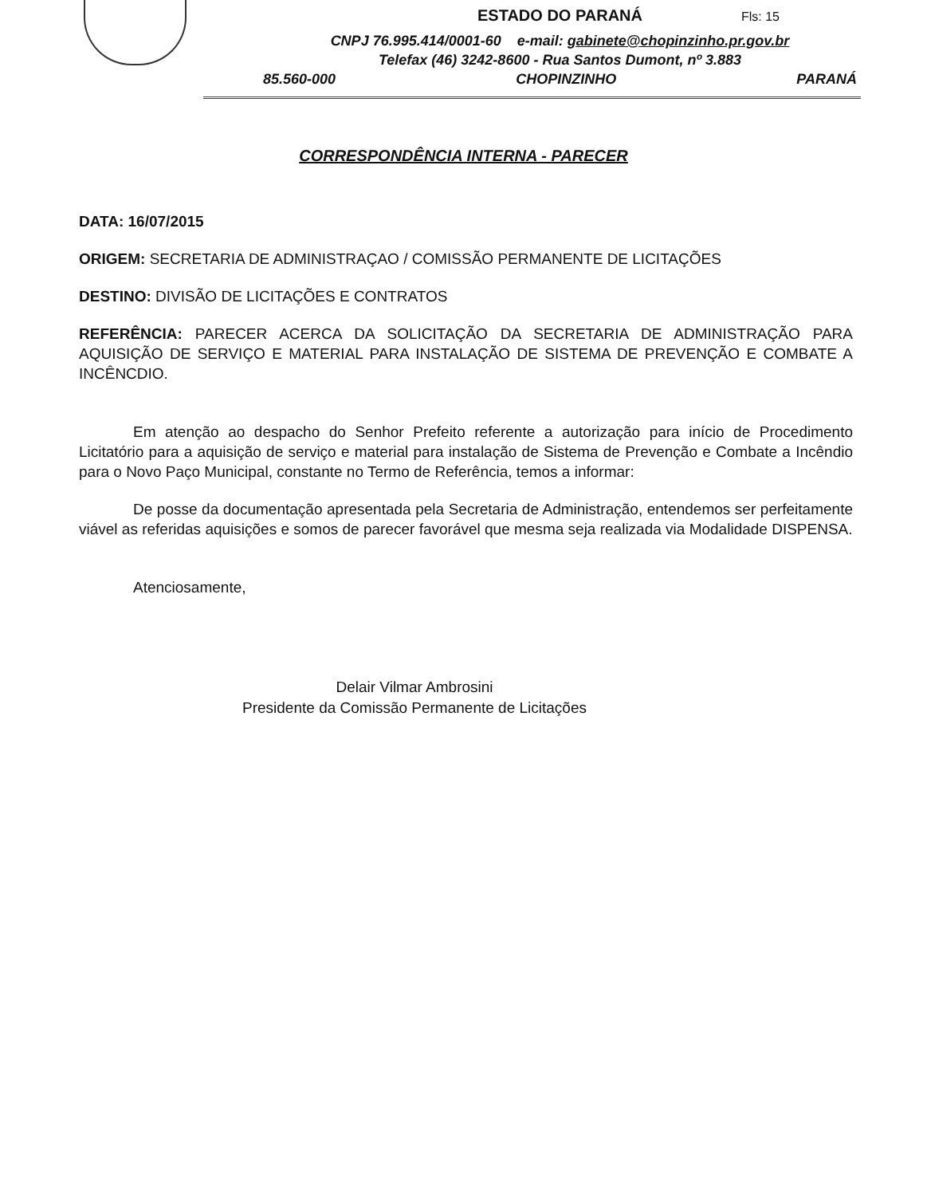Fls: 15
ESTADO DO PARANÁ
CNPJ 76.995.414/0001-60 e-mail: gabinete@chopinzinho.pr.gov.br
Telefax (46) 3242-8600 - Rua Santos Dumont, nº 3.883
85.560-000 CHOPINZINHO PARANÁ
CORRESPONDÊNCIA INTERNA - PARECER
DATA: 16/07/2015
ORIGEM: SECRETARIA DE ADMINISTRAÇAO / COMISSÃO PERMANENTE DE LICITAÇÕES
DESTINO: DIVISÃO DE LICITAÇÕES E CONTRATOS
REFERÊNCIA: PARECER ACERCA DA SOLICITAÇÃO DA SECRETARIA DE ADMINISTRAÇÃO PARA AQUISIÇÃO DE SERVIÇO E MATERIAL PARA INSTALAÇÃO DE SISTEMA DE PREVENÇÃO E COMBATE A INCÊNCDIO.
Em atenção ao despacho do Senhor Prefeito referente a autorização para início de Procedimento Licitatório para a aquisição de serviço e material para instalação de Sistema de Prevenção e Combate a Incêndio para o Novo Paço Municipal, constante no Termo de Referência, temos a informar:
De posse da documentação apresentada pela Secretaria de Administração, entendemos ser perfeitamente viável as referidas aquisições e somos de parecer favorável que mesma seja realizada via Modalidade DISPENSA.
Atenciosamente,
Delair Vilmar Ambrosini
Presidente da Comissão Permanente de Licitações